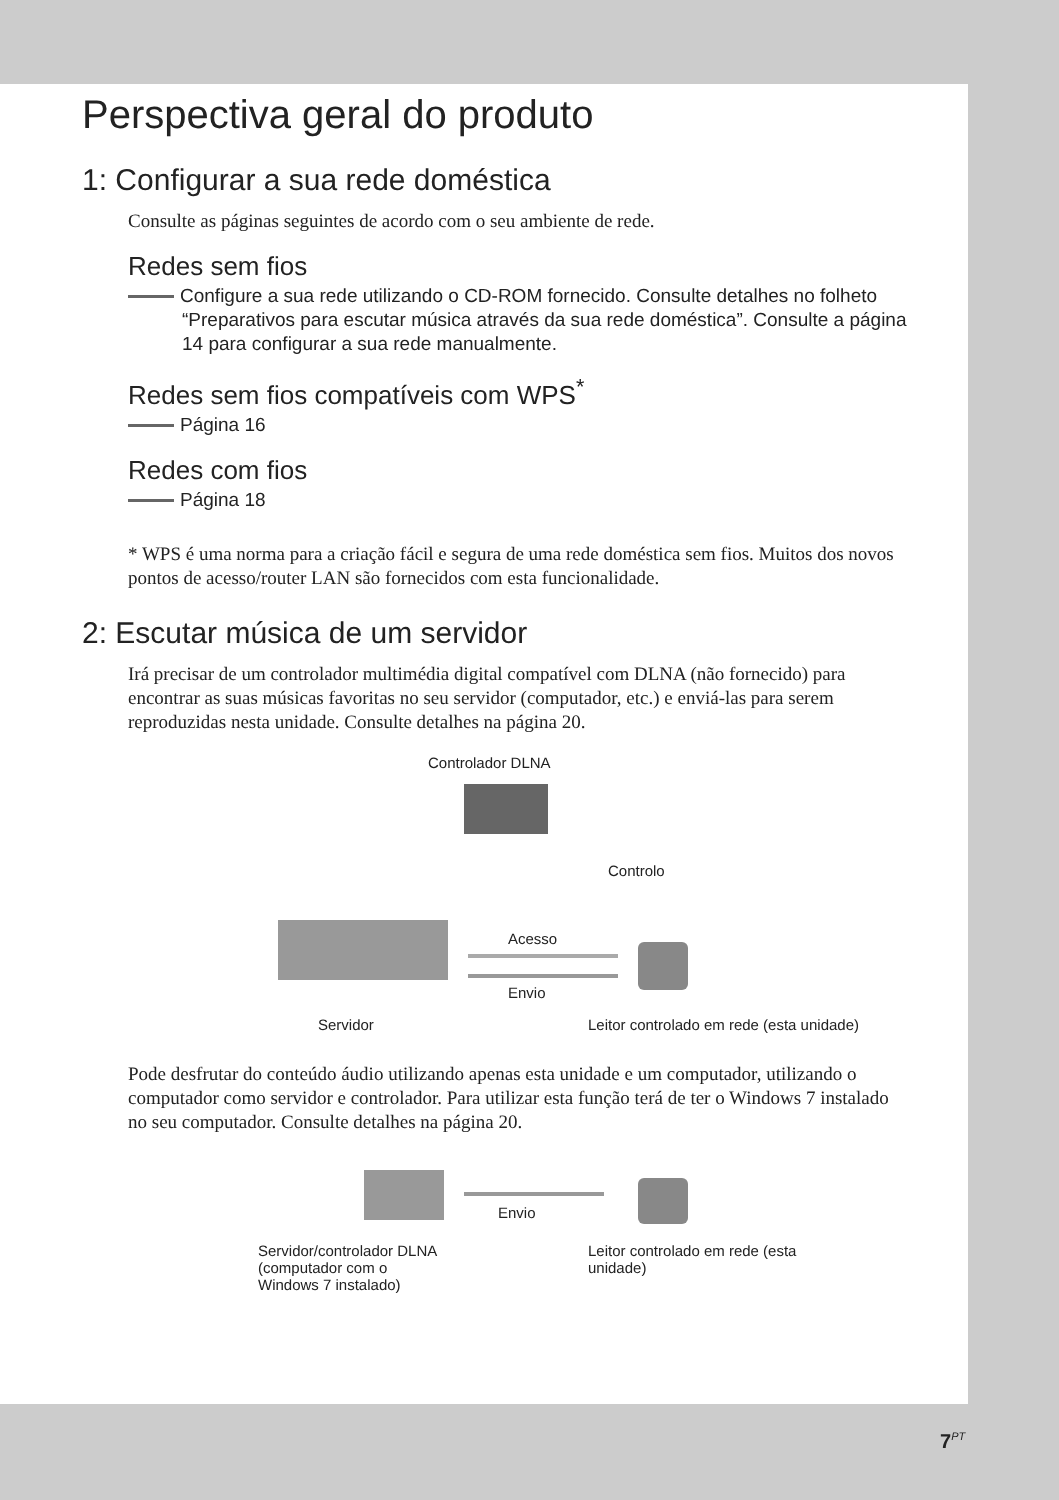Perspectiva geral do produto
1: Configurar a sua rede doméstica
Consulte as páginas seguintes de acordo com o seu ambiente de rede.
Redes sem fios
Configure a sua rede utilizando o CD-ROM fornecido. Consulte detalhes no folheto “Preparativos para escutar música através da sua rede doméstica”. Consulte a página 14 para configurar a sua rede manualmente.
Redes sem fios compatíveis com WPS<sup>*</sup>
Página 16
Redes com fios
Página 18
* WPS é uma norma para a criação fácil e segura de uma rede doméstica sem fios. Muitos dos novos pontos de acesso/router LAN são fornecidos com esta funcionalidade.
2: Escutar música de um servidor
Irá precisar de um controlador multimédia digital compatível com DLNA (não fornecido) para encontrar as suas músicas favoritas no seu servidor (computador, etc.) e enviá-las para serem reproduzidas nesta unidade. Consulte detalhes na página 20.
Controlador DLNA
Controlo
Acesso
Envio
Servidor Leitor controlado em rede (esta unidade)
Pode desfrutar do conteúdo áudio utilizando apenas esta unidade e um computador, utilizando o computador como servidor e controlador. Para utilizar esta função terá de ter o Windows 7 instalado no seu computador. Consulte detalhes na página 20.
Envio
Servidor/controlador DLNA
(computador com o
Windows 7 instalado)
Leitor controlado em rede (esta
unidade)
7<sup>PT</sup>